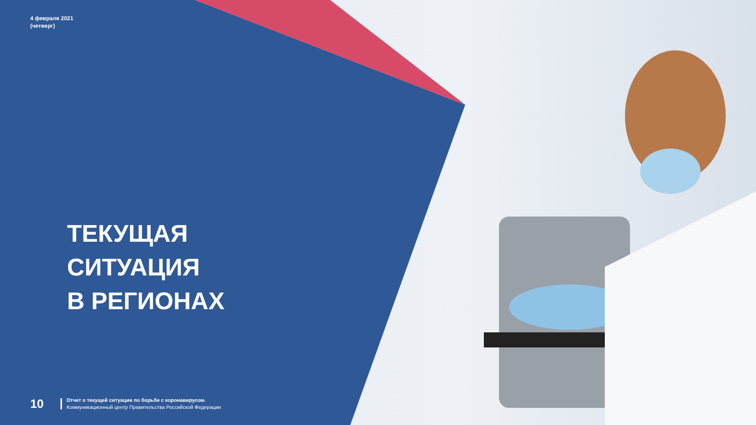4 февраля 2021
(четверг)
ТЕКУЩАЯ
СИТУАЦИЯ
В РЕГИОНАХ
10
Отчет о текущей ситуации по борьбе с коронавирусом.
Коммуникационный центр Правительства Российской Федерации